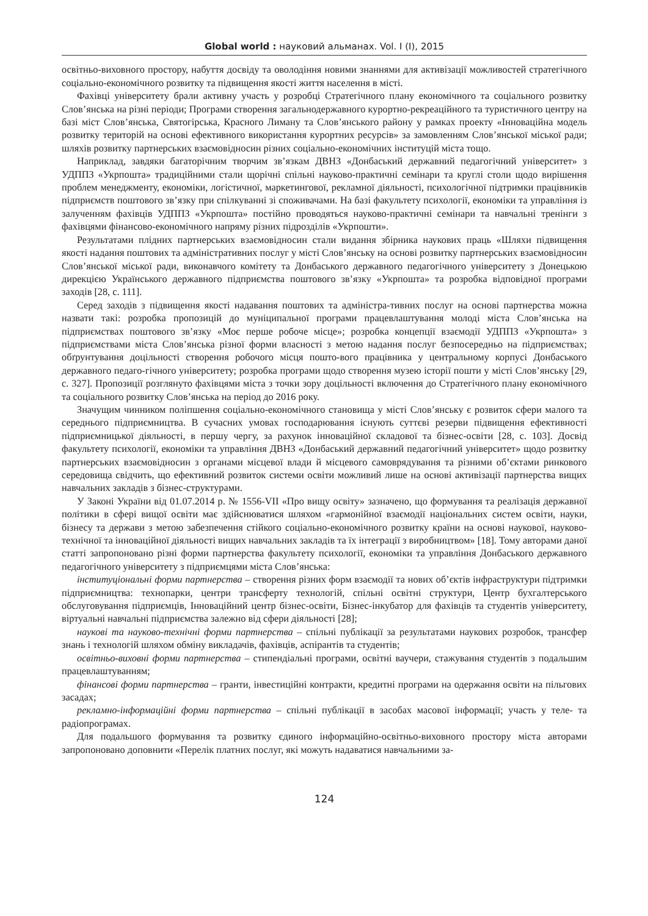Global world : науковий альманах. Vol. I (I), 2015
освітньо-виховного простору, набуття досвіду та оволодіння новими знаннями для активізації можливостей стратегічного соціально-економічного розвитку та підвищення якості життя населення в місті.
Фахівці університету брали активну участь у розробці Стратегічного плану економічного та соціального розвитку Слов’янська на різні періоди; Програми створення загальнодержавного курортно-рекреаційного та туристичного центру на базі міст Слов’янська, Святогірська, Красного Лиману та Слов’янського району у рамках проекту «Інноваційна модель розвитку територій на основі ефективного використання курортних ресурсів» за замовленням Слов’янської міської ради; шляхів розвитку партнерських взаємовідносин різних соціально-економічних інституцій міста тощо.
Наприклад, завдяки багаторічним творчим зв’язкам ДВНЗ «Донбаський державний педагогічний університет» з УДППЗ «Укрпошта» традиційними стали щорічні спільні науково-практичні семінари та круглі столи щодо вирішення проблем менеджменту, економіки, логістичної, маркетингової, рекламної діяльності, психологічної підтримки працівників підприємств поштового зв’язку при спілкуванні зі споживачами. На базі факультету психології, економіки та управління із залученням фахівців УДППЗ «Укрпошта» постійно проводяться науково-практичні семінари та навчальні тренінги з фахівцями фінансово-економічного напряму різних підрозділів «Укрпошти».
Результатами плідних партнерських взаємовідносин стали видання збірника наукових праць «Шляхи підвищення якості надання поштових та адміністративних послуг у місті Слов’янську на основі розвитку партнерських взаємовідносин Слов’янської міської ради, виконавчого комітету та Донбаського державного педагогічного університету з Донецькою дирекцією Українського державного підприємства поштового зв’язку «Укрпошта» та розробка відповідної програми заходів [28, с. 111].
Серед заходів з підвищення якості надавання поштових та адміністра-тивних послуг на основі партнерства можна назвати такі: розробка пропозицій до муніципальної програми працевлаштування молоді міста Слов’янська на підприємствах поштового зв’язку «Моє перше робоче місце»; розробка концепції взаємодії УДППЗ «Укрпошта» з підприємствами міста Слов’янська різної форми власності з метою надання послуг безпосередньо на підприємствах; обґрунтування доцільності створення робочого місця пошто-вого працівника у центральному корпусі Донбаського державного педаго-гічного університету; розробка програми щодо створення музею історії пошти у місті Слов’янську [29, с. 327]. Пропозиції розглянуто фахівцями міста з точки зору доцільності включення до Стратегічного плану економічного та соціального розвитку Слов’янська на період до 2016 року.
Значущим чинником поліпшення соціально-економічного становища у місті Слов’янську є розвиток сфери малого та середнього підприємництва. В сучасних умовах господарювання існують суттєві резерви підвищення ефективності підприємницької діяльності, в першу чергу, за рахунок інноваційної складової та бізнес-освіти [28, с. 103]. Досвід факультету психології, економіки та управління ДВНЗ «Донбаський державний педагогічний університет» щодо розвитку партнерських взаємовідносин з органами місцевої влади й місцевого самоврядування та різними об’єктами ринкового середовища свідчить, що ефективний розвиток системи освіти можливий лише на основі активізації партнерства вищих навчальних закладів з бізнес-структурами.
У Законі України від 01.07.2014 р. № 1556-VII «Про вищу освіту» зазначено, що формування та реалізація державної політики в сфері вищої освіти має здійснюватися шляхом «гармонійної взаємодії національних систем освіти, науки, бізнесу та держави з метою забезпечення стійкого соціально-економічного розвитку країни на основі наукової, науково-технічної та інноваційної діяльності вищих навчальних закладів та їх інтеграції з виробництвом» [18]. Тому авторами даної статті запропоновано різні форми партнерства факультету психології, економіки та управління Донбаського державного педагогічного університету з підприємцями міста Слов’янська:
інституціональні форми партнерства – створення різних форм взаємодії та нових об’єктів інфраструктури підтримки підприємництва: технопарки, центри трансферту технологій, спільні освітні структури, Центр бухгалтерського обслуговування підприємців, Інноваційний центр бізнес-освіти, Бізнес-інкубатор для фахівців та студентів університету, віртуальні навчальні підприємства залежно від сфери діяльності [28];
наукові та науково-технічні форми партнерства – спільні публікації за результатами наукових розробок, трансфер знань і технологій шляхом обміну викладачів, фахівців, аспірантів та студентів;
освітньо-виховні форми партнерства – стипендіальні програми, освітні ваучери, стажування студентів з подальшим працевлаштуванням;
фінансові форми партнерства – гранти, інвестиційні контракти, кредитні програми на одержання освіти на пільгових засадах;
рекламно-інформаційні форми партнерства – спільні публікації в засобах масової інформації; участь у теле- та радіопрограмах.
Для подальшого формування та розвитку єдиного інформаційно-освітньо-виховного простору міста авторами запропоновано доповнити «Перелік платних послуг, які можуть надаватися навчальними за-
124